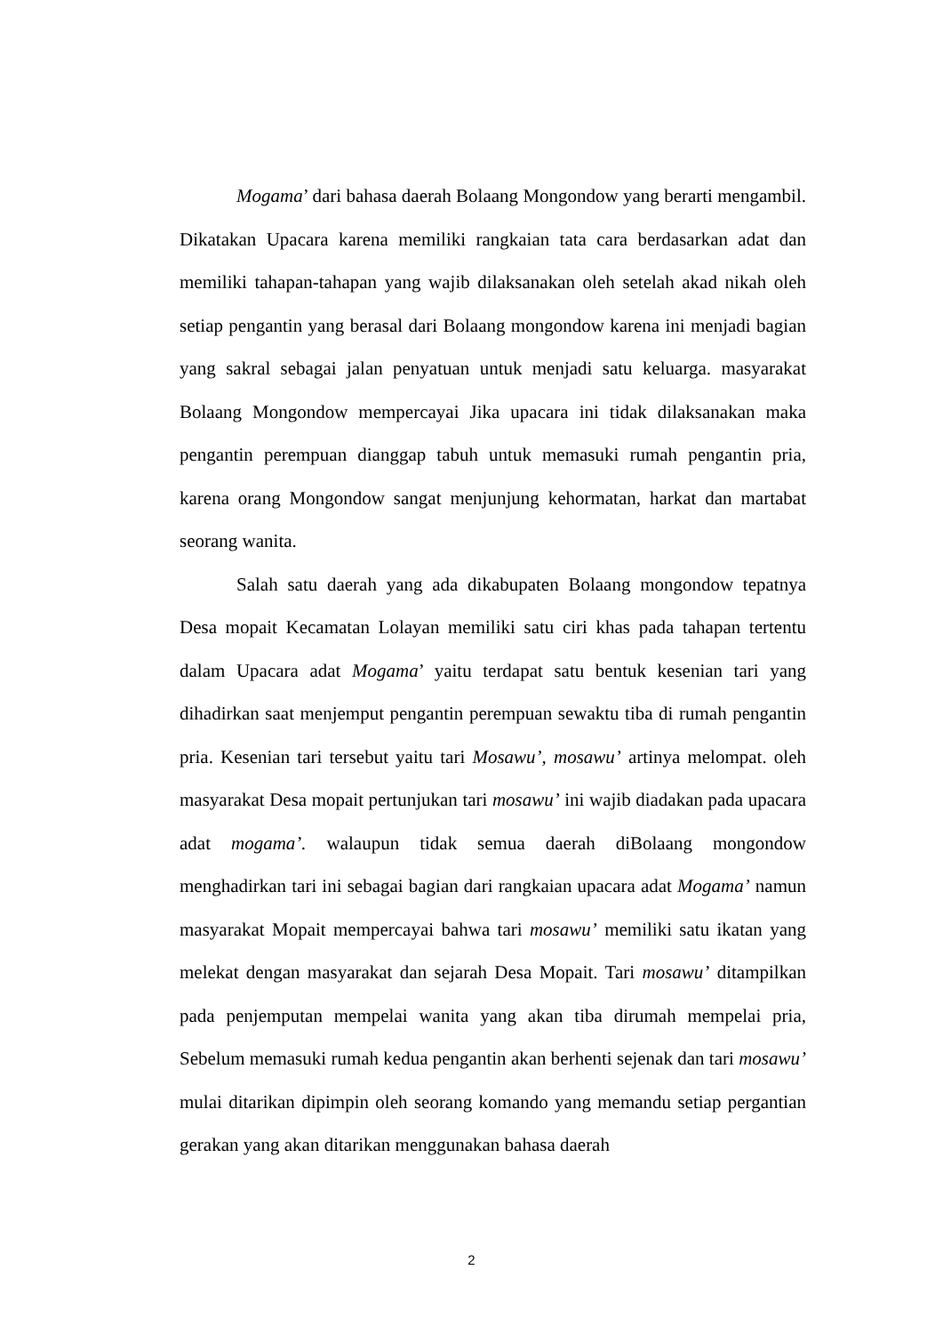Mogama’ dari bahasa daerah Bolaang Mongondow yang berarti mengambil. Dikatakan Upacara karena memiliki rangkaian tata cara berdasarkan adat dan memiliki tahapan-tahapan yang wajib dilaksanakan oleh setelah akad nikah oleh setiap pengantin yang berasal dari Bolaang mongondow karena ini menjadi bagian yang sakral sebagai jalan penyatuan untuk menjadi satu keluarga. masyarakat Bolaang Mongondow mempercayai Jika upacara ini tidak dilaksanakan maka pengantin perempuan dianggap tabuh untuk memasuki rumah pengantin pria, karena orang Mongondow sangat menjunjung kehormatan, harkat dan martabat seorang wanita.
Salah satu daerah yang ada dikabupaten Bolaang mongondow tepatnya Desa mopait Kecamatan Lolayan memiliki satu ciri khas pada tahapan tertentu dalam Upacara adat Mogama’ yaitu terdapat satu bentuk kesenian tari yang dihadirkan saat menjemput pengantin perempuan sewaktu tiba di rumah pengantin pria. Kesenian tari tersebut yaitu tari Mosawu’, mosawu’ artinya melompat. oleh masyarakat Desa mopait pertunjukan tari mosawu’ ini wajib diadakan pada upacara adat mogama’. walaupun tidak semua daerah diBolaang mongondow menghadirkan tari ini sebagai bagian dari rangkaian upacara adat Mogama’ namun masyarakat Mopait mempercayai bahwa tari mosawu’ memiliki satu ikatan yang melekat dengan masyarakat dan sejarah Desa Mopait. Tari mosawu’ ditampilkan pada penjemputan mempelai wanita yang akan tiba dirumah mempelai pria, Sebelum memasuki rumah kedua pengantin akan berhenti sejenak dan tari mosawu’ mulai ditarikan dipimpin oleh seorang komando yang memandu setiap pergantian gerakan yang akan ditarikan menggunakan bahasa daerah
2